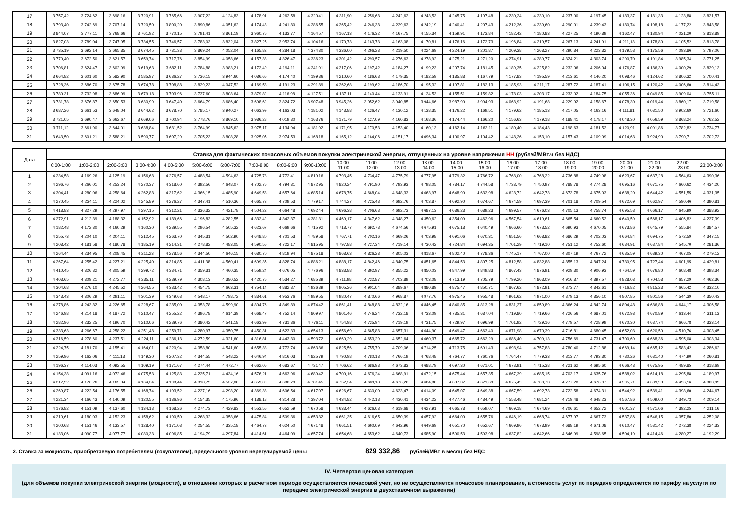| 17 | 3 757,42 | 3 724,62 | 3 698,16 | 3 720,91 | 3 765,66 | 3 907,22 | 4 124,83 | 4 178,91 | 4 262,58 | 4 320,41 | 4 311,90 | 4 256,68 | 4 242,62 | 4 243,53 | 4 245,75 | 4 197,48 | 4 230,24 | 4 230,10 | 4 237,00 | 4 197,45 | 4 183,37 | 4 181,33 | 4 123,88 | 3 821,57 |
| 18 | 3 793,40 | 3 742,69 | 3 707,14 | 3 720,50 | 3 800,20 | 3 890,86 | 4 051,62 | 4 174,43 | 4 241,80 | 4 286,55 | 4 265,42 | 4 246,38 | 4 229,63 | 4 242,19 | 4 240,41 | 4 207,43 | 4 212,36 | 4 239,60 | 4 290,01 | 4 239,43 | 4 180,74 | 4 198,18 | 4 177,22 | 3 843,58 |
| 19 | 3 844,07 | 3 777,11 | 3 768,66 | 3 761,92 | 3 770,15 | 3 791,41 | 3 861,19 | 3 960,75 | 4 133,77 | 4 164,57 | 4 167,13 | 4 176,32 | 4 167,75 | 4 155,34 | 4 159,91 | 4 173,84 | 4 182,42 | 4 180,83 | 4 227,25 | 4 190,89 | 4 162,47 | 4 130,94 | 4 021,20 | 3 813,89 |
| 20 | 3 827,03 | 3 789,04 | 3 747,95 | 3 734,55 | 3 746,57 | 3 783,03 | 3 832,04 | 3 827,25 | 3 953,74 | 4 104,16 | 4 170,73 | 4 163,73 | 4 163,08 | 4 170,81 | 4 176,16 | 4 172,73 | 4 196,84 | 4 219,57 | 4 267,13 | 4 241,91 | 4 211,13 | 4 178,80 | 4 105,52 | 3 813,78 |
| 21 | 3 735,19 | 3 692,14 | 3 665,85 | 3 674,45 | 3 731,38 | 3 869,24 | 4 052,04 | 4 165,82 | 4 284,18 | 4 374,30 | 4 336,00 | 4 266,23 | 4 219,50 | 4 224,69 | 4 224,19 | 4 201,87 | 4 209,38 | 4 268,27 | 4 290,84 | 4 223,32 | 4 179,58 | 4 175,56 | 4 093,86 | 3 797,06 |
| 22 | 3 770,40 | 3 672,50 | 3 621,57 | 3 659,74 | 3 717,76 | 3 854,99 | 4 058,66 | 4 157,38 | 4 326,47 | 4 336,23 | 4 301,42 | 4 290,57 | 4 276,63 | 4 278,92 | 4 275,21 | 4 271,20 | 4 274,91 | 4 289,77 | 4 324,21 | 4 303,74 | 4 290,70 | 4 191,84 | 3 985,34 | 3 771,25 |
| 23 | 3 706,81 | 3 624,47 | 3 602,99 | 3 619,63 | 3 682,11 | 3 784,88 | 3 983,21 | 4 172,49 | 4 194,11 | 4 241,91 | 4 217,06 | 4 197,42 | 4 184,27 | 4 199,23 | 4 207,74 | 4 181,45 | 4 189,35 | 4 225,82 | 4 232,06 | 4 206,04 | 4 176,87 | 4 186,39 | 4 000,29 | 3 829,13 |
| 24 | 3 664,82 | 3 601,60 | 3 582,90 | 3 585,97 | 3 636,27 | 3 736,15 | 3 944,60 | 4 086,65 | 4 174,40 | 4 199,86 | 4 210,60 | 4 186,68 | 4 179,35 | 4 182,59 | 4 185,88 | 4 167,79 | 4 177,83 | 4 195,59 | 4 213,61 | 4 146,20 | 4 098,46 | 4 124,62 | 3 806,32 | 3 700,41 |
| 25 | 3 728,36 | 3 686,70 | 3 675,78 | 3 674,78 | 3 708,88 | 3 829,23 | 4 047,52 | 4 169,53 | 4 191,23 | 4 291,89 | 4 262,68 | 4 199,62 | 4 186,70 | 4 195,32 | 4 197,81 | 4 182,13 | 4 185,93 | 4 211,17 | 4 287,72 | 4 187,41 | 4 106,15 | 4 120,42 | 4 006,60 | 3 814,43 |
| 26 | 3 780,31 | 3 732,98 | 3 686,99 | 3 679,18 | 3 703,96 | 3 737,60 | 3 808,64 | 3 879,82 | 4 116,98 | 4 127,51 | 4 137,11 | 4 140,44 | 4 133,91 | 4 124,53 | 4 155,51 | 4 159,82 | 4 178,03 | 4 203,17 | 4 233,02 | 4 184,75 | 4 055,36 | 4 049,85 | 3 909,04 | 3 755,11 |
| 27 | 3 731,78 | 3 676,87 | 3 650,53 | 3 630,99 | 3 647,40 | 3 664,79 | 3 686,40 | 3 698,62 | 3 824,72 | 3 907,48 | 3 945,26 | 3 952,62 | 3 940,85 | 3 944,66 | 3 987,90 | 3 994,93 | 4 068,92 | 4 191,68 | 4 229,92 | 4 158,67 | 4 078,30 | 4 019,44 | 3 860,17 | 3 719,58 |
| 28 | 3 687,26 | 3 661,53 | 3 648,04 | 3 644,62 | 3 678,70 | 3 785,17 | 3 940,27 | 4 063,99 | 4 163,03 | 4 181,02 | 4 143,88 | 4 136,47 | 4 130,12 | 4 138,35 | 4 176,22 | 4 169,51 | 4 179,62 | 4 185,13 | 4 217,05 | 4 163,16 | 4 111,81 | 4 081,50 | 3 902,69 | 3 721,60 |
| 29 | 3 721,05 | 3 690,47 | 3 662,67 | 3 669,06 | 3 700,94 | 3 778,76 | 3 869,10 | 3 986,28 | 4 019,80 | 4 163,76 | 4 171,79 | 4 127,09 | 4 160,83 | 4 168,36 | 4 174,44 | 4 166,20 | 4 156,63 | 4 179,18 | 4 188,41 | 4 178,17 | 4 048,30 | 4 056,59 | 3 868,24 | 3 762,52 |
| 30 | 3 711,12 | 3 661,90 | 3 644,01 | 3 638,84 | 3 681,52 | 3 764,99 | 3 845,62 | 3 975,17 | 4 134,94 | 4 181,92 | 4 171,95 | 4 170,53 | 4 153,40 | 4 160,13 | 4 162,14 | 4 163,11 | 4 180,40 | 4 184,43 | 4 198,63 | 4 181,52 | 4 120,91 | 4 091,86 | 3 782,82 | 3 734,77 |
| 31 | 3 643,50 | 3 601,21 | 3 588,21 | 3 590,77 | 3 607,29 | 3 705,23 | 3 808,28 | 3 925,05 | 3 974,53 | 4 168,18 | 4 165,12 | 4 164,06 | 4 151,17 | 4 096,34 | 4 100,97 | 4 104,42 | 4 148,26 | 4 153,10 | 4 157,43 | 4 109,09 | 4 014,63 | 3 924,90 | 3 790,71 | 3 702,73 |
| Дата | Ставка для фактических почасовых объемов покупки электрической энергии, отпущенных на уровне напряжения НН (рублей/МВт.ч без НДС) | | | | | | | | | | | | | | | | | | | | | | | |
| --- | --- | --- | --- | --- | --- | --- | --- | --- | --- | --- | --- | --- | --- | --- | --- | --- | --- | --- | --- | --- | --- | --- | --- | --- |
| | 0:00-1:00 | 1:00-2:00 | 2:00-3:00 | 3:00-4:00 | 4:00-5:00 | 5:00-6:00 | 6:00-7:00 | 7:00-8:00 | 8:00-9:00 | 9:00-10:00 | 10:00- 11:00 | 11:00- 12:00 | 12:00- 13:00 | 13:00- 14:00 | 14:00- 15:00 | 15:00- 16:00 | 16:00- 17:00 | 17:00- 18:00 | 18:00- 19:00 | 19:00- 20:00 | 20:00- 21:00 | 21:00- 22:00 | 22:00- 23:00 | 23:00-0:00 |
| 1 | 4 234,58 | 4 169,26 | 4 125,19 | 4 156,68 | 4 276,57 | 4 488,54 | 4 594,63 | 4 725,78 | 4 772,41 | 4 819,16 | 4 793,45 | 4 734,47 | 4 775,79 | 4 777,95 | 4 779,32 | 4 766,72 | 4 768,00 | 4 768,22 | 4 736,88 | 4 749,98 | 4 623,67 | 4 637,28 | 4 564,63 | 4 390,36 |
| 2 | 4 296,76 | 4 266,01 | 4 253,24 | 4 270,37 | 4 318,60 | 4 392,56 | 4 648,07 | 4 702,76 | 4 794,31 | 4 872,95 | 4 820,24 | 4 791,90 | 4 793,93 | 4 798,05 | 4 784,17 | 4 744,58 | 4 733,79 | 4 750,97 | 4 788,78 | 4 774,28 | 4 695,16 | 4 671,75 | 4 660,62 | 4 434,20 |
| 3 | 4 304,41 | 4 280,06 | 4 258,64 | 4 262,88 | 4 317,62 | 4 366,15 | 4 485,90 | 4 649,58 | 4 657,64 | 4 685,14 | 4 678,75 | 4 668,04 | 4 648,33 | 4 663,97 | 4 648,90 | 4 632,98 | 4 628,72 | 4 642,73 | 4 673,78 | 4 675,03 | 4 638,20 | 4 644,42 | 4 551,55 | 4 331,35 |
| 4 | 4 270,45 | 4 234,11 | 4 224,02 | 4 245,89 | 4 276,27 | 4 347,41 | 4 510,36 | 4 665,73 | 4 709,53 | 4 779,17 | 4 744,27 | 4 725,48 | 4 692,76 | 4 703,87 | 4 692,90 | 4 674,67 | 4 674,59 | 4 697,39 | 4 701,18 | 4 709,54 | 4 672,69 | 4 662,97 | 4 590,46 | 4 390,81 |
| 5 | 4 418,83 | 4 327,29 | 4 297,97 | 4 297,15 | 4 312,21 | 4 336,32 | 4 421,78 | 4 504,22 | 4 664,48 | 4 692,44 | 4 696,38 | 4 706,68 | 4 692,73 | 4 687,13 | 4 686,23 | 4 689,23 | 4 699,57 | 4 676,03 | 4 705,13 | 4 758,74 | 4 695,58 | 4 666,17 | 4 645,99 | 4 388,92 |
| 6 | 4 272,91 | 4 212,39 | 4 188,32 | 4 152,92 | 4 189,66 | 4 196,83 | 4 282,55 | 4 332,42 | 4 342,37 | 4 381,31 | 4 469,17 | 4 347,62 | 4 348,27 | 4 350,62 | 4 354,09 | 4 462,96 | 4 567,54 | 4 619,61 | 4 665,54 | 4 660,52 | 4 640,59 | 4 568,17 | 4 406,82 | 4 237,39 |
| 7 | 4 182,48 | 4 172,30 | 4 160,29 | 4 160,30 | 4 239,55 | 4 296,54 | 4 505,32 | 4 623,67 | 4 669,66 | 4 715,92 | 4 718,77 | 4 692,78 | 4 674,56 | 4 675,91 | 4 675,18 | 4 640,49 | 4 666,60 | 4 673,52 | 4 690,93 | 4 670,05 | 4 673,86 | 4 645,79 | 4 555,84 | 4 384,57 |
| 8 | 4 255,73 | 4 204,10 | 4 204,11 | 4 212,45 | 4 263,70 | 4 345,31 | 4 502,90 | 4 648,80 | 4 701,53 | 4 789,58 | 4 767,71 | 4 702,16 | 4 669,26 | 4 703,98 | 4 691,06 | 4 670,31 | 4 651,56 | 4 668,82 | 4 686,29 | 4 702,03 | 4 664,84 | 4 694,75 | 4 572,59 | 4 347,15 |
| 9 | 4 208,42 | 4 181,58 | 4 180,78 | 4 185,19 | 4 214,31 | 4 278,82 | 4 483,05 | 4 590,55 | 4 722,17 | 4 815,95 | 4 797,88 | 4 727,34 | 4 719,14 | 4 730,42 | 4 724,84 | 4 694,35 | 4 701,29 | 4 719,10 | 4 751,12 | 4 752,60 | 4 684,91 | 4 687,84 | 4 545,70 | 4 281,36 |
| 10 | 4 264,44 | 4 234,95 | 4 208,45 | 4 211,23 | 4 278,56 | 4 344,50 | 4 646,15 | 4 680,70 | 4 819,94 | 4 875,18 | 4 868,63 | 4 826,23 | 4 805,03 | 4 818,67 | 4 802,40 | 4 778,36 | 4 745,17 | 4 767,00 | 4 807,19 | 4 767,72 | 4 685,59 | 4 689,30 | 4 467,05 | 4 279,12 |
| 11 | 4 267,64 | 4 255,42 | 4 227,21 | 4 225,40 | 4 314,85 | 4 411,38 | 4 560,41 | 4 699,35 | 4 828,74 | 4 886,21 | 4 888,17 | 4 842,46 | 4 840,75 | 4 851,65 | 4 844,53 | 4 807,25 | 4 812,58 | 4 832,88 | 4 855,13 | 4 847,24 | 4 730,95 | 4 727,44 | 4 601,95 | 4 429,81 |
| 12 | 4 410,45 | 4 326,82 | 4 305,59 | 4 299,72 | 4 334,71 | 4 359,31 | 4 460,35 | 4 559,24 | 4 676,05 | 4 776,96 | 4 833,88 | 4 862,97 | 4 855,22 | 4 850,03 | 4 847,99 | 4 849,83 | 4 867,43 | 4 876,91 | 4 929,30 | 4 906,93 | 4 764,59 | 4 676,80 | 4 608,48 | 4 398,34 |
| 13 | 4 403,65 | 4 309,21 | 4 272,77 | 4 235,11 | 4 289,79 | 4 308,13 | 4 380,52 | 4 420,76 | 4 534,27 | 4 685,89 | 4 711,98 | 4 732,87 | 4 703,89 | 4 703,08 | 4 713,19 | 4 705,79 | 4 799,20 | 4 863,09 | 4 916,87 | 4 897,57 | 4 828,03 | 4 704,58 | 4 657,29 | 4 462,36 |
| 14 | 4 304,68 | 4 276,10 | 4 245,52 | 4 264,55 | 4 333,42 | 4 454,75 | 4 663,31 | 4 754,14 | 4 882,87 | 4 936,89 | 4 905,26 | 4 901,04 | 4 889,67 | 4 880,89 | 4 875,47 | 4 850,71 | 4 867,62 | 4 872,91 | 4 873,77 | 4 842,61 | 4 716,82 | 4 815,23 | 4 665,42 | 4 332,10 |
| 15 | 4 343,43 | 4 306,29 | 4 291,11 | 4 301,39 | 4 349,68 | 4 548,17 | 4 798,72 | 4 834,61 | 4 953,76 | 4 989,55 | 4 980,47 | 4 870,66 | 4 968,87 | 4 977,76 | 4 975,45 | 4 955,48 | 4 961,62 | 4 971,00 | 4 879,13 | 4 856,10 | 4 807,85 | 4 801,56 | 4 544,39 | 4 350,43 |
| 16 | 4 278,86 | 4 243,82 | 4 226,65 | 4 228,67 | 4 285,00 | 4 353,78 | 4 599,90 | 4 804,76 | 4 849,89 | 4 874,42 | 4 861,41 | 4 848,88 | 4 832,16 | 4 846,45 | 4 840,85 | 4 813,28 | 4 831,27 | 4 859,89 | 4 866,24 | 4 842,74 | 4 804,48 | 4 686,88 | 4 644,17 | 4 306,58 |
| 17 | 4 246,98 | 4 214,18 | 4 187,72 | 4 210,47 | 4 255,22 | 4 396,78 | 4 614,39 | 4 668,47 | 4 752,14 | 4 809,97 | 4 801,46 | 4 746,24 | 4 732,18 | 4 733,09 | 4 735,31 | 4 687,04 | 4 719,80 | 4 719,66 | 4 726,56 | 4 687,01 | 4 672,93 | 4 670,89 | 4 613,44 | 4 311,13 |
| 18 | 4 282,96 | 4 232,25 | 4 196,70 | 4 210,06 | 4 289,76 | 4 380,42 | 4 541,18 | 4 663,99 | 4 731,36 | 4 776,11 | 4 754,98 | 4 735,94 | 4 719,19 | 4 731,75 | 4 729,97 | 4 696,99 | 4 701,92 | 4 729,16 | 4 779,57 | 4 728,99 | 4 670,30 | 4 687,74 | 4 666,78 | 4 333,14 |
| 19 | 4 333,63 | 4 266,67 | 4 258,22 | 4 251,48 | 4 259,71 | 4 280,97 | 4 350,75 | 4 450,31 | 4 623,33 | 4 654,13 | 4 656,69 | 4 665,88 | 4 657,31 | 4 644,90 | 4 649,47 | 4 663,40 | 4 671,98 | 4 670,39 | 4 716,81 | 4 680,45 | 4 652,03 | 4 620,50 | 4 510,76 | 4 303,45 |
| 20 | 4 316,59 | 4 278,60 | 4 237,51 | 4 224,11 | 4 236,13 | 4 272,59 | 4 321,60 | 4 316,81 | 4 443,30 | 4 593,72 | 4 660,29 | 4 653,29 | 4 652,64 | 4 660,37 | 4 665,72 | 4 662,29 | 4 686,40 | 4 709,13 | 4 756,69 | 4 731,47 | 4 700,69 | 4 668,36 | 4 595,08 | 4 303,34 |
| 21 | 4 224,75 | 4 181,70 | 4 155,41 | 4 164,01 | 4 220,94 | 4 358,80 | 4 541,60 | 4 655,38 | 4 773,74 | 4 863,86 | 4 825,56 | 4 755,79 | 4 709,06 | 4 714,25 | 4 713,75 | 4 691,43 | 4 698,94 | 4 757,83 | 4 780,40 | 4 712,88 | 4 669,14 | 4 665,12 | 4 583,42 | 4 286,62 |
| 22 | 4 259,96 | 4 162,06 | 4 111,13 | 4 149,30 | 4 207,32 | 4 344,55 | 4 548,22 | 4 646,94 | 4 816,03 | 4 825,79 | 4 790,98 | 4 780,13 | 4 766,19 | 4 768,48 | 4 764,77 | 4 760,76 | 4 764,47 | 4 779,33 | 4 813,77 | 4 793,30 | 4 780,26 | 4 681,40 | 4 474,90 | 4 260,81 |
| 23 | 4 196,37 | 4 114,03 | 4 092,55 | 4 109,19 | 4 171,67 | 4 274,44 | 4 472,77 | 4 662,05 | 4 683,67 | 4 731,47 | 4 706,62 | 4 686,98 | 4 673,83 | 4 688,79 | 4 697,30 | 4 671,01 | 4 678,91 | 4 715,38 | 4 721,62 | 4 695,60 | 4 666,43 | 4 675,95 | 4 489,85 | 4 318,69 |
| 24 | 4 154,38 | 4 091,16 | 4 072,46 | 4 075,53 | 4 125,83 | 4 225,71 | 4 434,16 | 4 576,21 | 4 663,96 | 4 689,42 | 4 700,16 | 4 676,24 | 4 668,91 | 4 672,15 | 4 675,44 | 4 657,35 | 4 667,39 | 4 685,15 | 4 703,17 | 4 635,76 | 4 588,02 | 4 614,18 | 4 295,88 | 4 189,97 |
| 25 | 4 217,92 | 4 176,26 | 4 165,34 | 4 164,34 | 4 198,44 | 4 318,79 | 4 537,08 | 4 659,09 | 4 680,79 | 4 781,45 | 4 752,24 | 4 689,18 | 4 676,26 | 4 684,88 | 4 687,37 | 4 671,69 | 4 675,49 | 4 700,73 | 4 777,28 | 4 676,97 | 4 595,71 | 4 609,98 | 4 496,16 | 4 303,99 |
| 26 | 4 269,87 | 4 222,54 | 4 176,55 | 4 168,74 | 4 193,52 | 4 227,16 | 4 298,20 | 4 369,38 | 4 606,54 | 4 617,07 | 4 626,67 | 4 630,00 | 4 623,47 | 4 614,09 | 4 645,07 | 4 649,38 | 4 667,59 | 4 692,73 | 4 722,58 | 4 674,31 | 4 544,92 | 4 539,41 | 4 398,60 | 4 244,67 |
| 27 | 4 221,34 | 4 166,43 | 4 140,09 | 4 120,55 | 4 136,96 | 4 154,35 | 4 175,96 | 4 188,18 | 4 314,28 | 4 397,04 | 4 434,82 | 4 442,18 | 4 430,41 | 4 434,22 | 4 477,46 | 4 484,49 | 4 558,48 | 4 681,24 | 4 719,48 | 4 648,23 | 4 567,86 | 4 509,00 | 4 349,73 | 4 209,14 |
| 28 | 4 176,82 | 4 151,09 | 4 137,60 | 4 134,18 | 4 168,26 | 4 274,73 | 4 429,83 | 4 553,55 | 4 652,59 | 4 670,58 | 4 633,44 | 4 626,03 | 4 619,68 | 4 627,91 | 4 665,78 | 4 659,07 | 4 669,18 | 4 674,69 | 4 706,61 | 4 652,72 | 4 601,37 | 4 571,06 | 4 392,25 | 4 211,16 |
| 29 | 4 210,61 | 4 180,03 | 4 152,23 | 4 158,62 | 4 190,50 | 4 268,32 | 4 358,66 | 4 475,84 | 4 509,36 | 4 653,32 | 4 661,35 | 4 616,65 | 4 650,39 | 4 657,92 | 4 664,00 | 4 655,76 | 4 646,19 | 4 668,74 | 4 677,97 | 4 667,73 | 4 537,86 | 4 546,15 | 4 357,80 | 4 252,08 |
| 30 | 4 200,68 | 4 151,46 | 4 133,57 | 4 128,40 | 4 171,08 | 4 254,55 | 4 335,18 | 4 464,73 | 4 624,50 | 4 671,48 | 4 661,51 | 4 660,09 | 4 642,96 | 4 649,69 | 4 651,70 | 4 652,67 | 4 669,96 | 4 673,99 | 4 688,19 | 4 671,08 | 4 610,47 | 4 581,42 | 4 272,38 | 4 224,33 |
| 31 | 4 133,06 | 4 090,77 | 4 077,77 | 4 080,33 | 4 096,85 | 4 194,79 | 4 297,84 | 4 414,61 | 4 464,09 | 4 657,74 | 4 654,68 | 4 653,62 | 4 640,73 | 4 585,90 | 4 590,53 | 4 593,98 | 4 637,82 | 4 642,66 | 4 646,99 | 4 598,65 | 4 504,19 | 4 414,46 | 4 280,27 | 4 192,29 |
2. Ставка за мощность, приобретаемую потребителем (покупателем), предельного уровня нерегулируемой цены 829 332,86 рублей/МВт в месяц без НДС
IV. Четвертая ценовая категория
(для объемов покупки электрической энергии (мощности), в отношении которых в расчетном периоде осуществляется почасовой учет, но не осуществляется почасовое планирование, а стоимость услуг по передаче определяется по тарифу на услуги по передаче электрической энергии в двухставочном выражении)